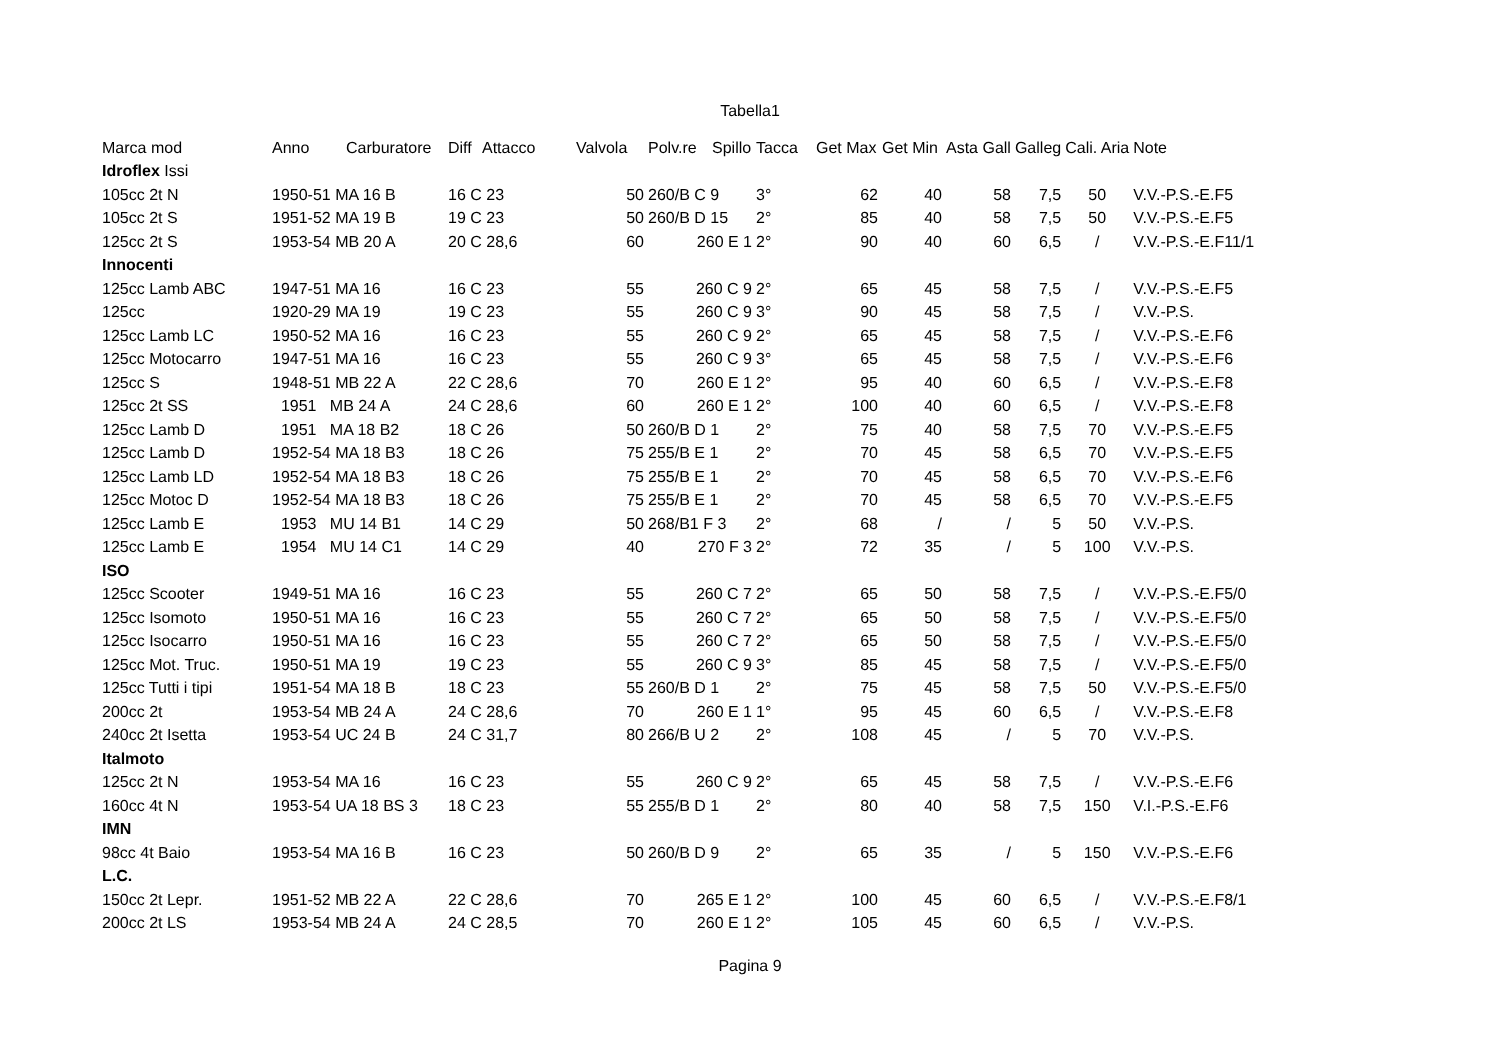Tabella1
| Marca mod | Anno | Carburatore | Diff | Attacco | Valvola | Polv.re | Spillo | Tacca | Get Max | Get Min | Asta Gall | Galleg | Cali. Aria | Note |
| --- | --- | --- | --- | --- | --- | --- | --- | --- | --- | --- | --- | --- | --- | --- |
| Idroflex Issi | | | | | | | | | | | | | | |
| 105cc 2t N | 1950-51 MA 16 B | | 16 C 23 | | 50 | 260/B C 9 | | 3° | 62 | 40 | 58 | 7,5 | 50 | V.V.-P.S.-E.F5 |
| 105cc 2t S | 1951-52 MA 19 B | | 19 C 23 | | 50 | 260/B D 15 | | 2° | 85 | 40 | 58 | 7,5 | 50 | V.V.-P.S.-E.F5 |
| 125cc 2t S | 1953-54 MB 20 A | | 20 C 28,6 | | 60 | 260 E 1 | | 2° | 90 | 40 | 60 | 6,5 | / | V.V.-P.S.-E.F11/1 |
| Innocenti | | | | | | | | | | | | | | |
| 125cc Lamb ABC | 1947-51 MA 16 | | 16 C 23 | | 55 | 260 C 9 | | 2° | 65 | 45 | 58 | 7,5 | / | V.V.-P.S.-E.F5 |
| 125cc | 1920-29 MA 19 | | 19 C 23 | | 55 | 260 C 9 | | 3° | 90 | 45 | 58 | 7,5 | / | V.V.-P.S. |
| 125cc Lamb LC | 1950-52 MA 16 | | 16 C 23 | | 55 | 260 C 9 | | 2° | 65 | 45 | 58 | 7,5 | / | V.V.-P.S.-E.F6 |
| 125cc Motocarro | 1947-51 MA 16 | | 16 C 23 | | 55 | 260 C 9 | | 3° | 65 | 45 | 58 | 7,5 | / | V.V.-P.S.-E.F6 |
| 125cc S | 1948-51 MB 22 A | | 22 C 28,6 | | 70 | 260 E 1 | | 2° | 95 | 40 | 60 | 6,5 | / | V.V.-P.S.-E.F8 |
| 125cc 2t SS | 1951 MB 24 A | | 24 C 28,6 | | 60 | 260 E 1 | | 2° | 100 | 40 | 60 | 6,5 | / | V.V.-P.S.-E.F8 |
| 125cc Lamb D | 1951 MA 18 B2 | | 18 C 26 | | 50 | 260/B D 1 | | 2° | 75 | 40 | 58 | 7,5 | 70 | V.V.-P.S.-E.F5 |
| 125cc Lamb D | 1952-54 MA 18 B3 | | 18 C 26 | | 75 | 255/B E 1 | | 2° | 70 | 45 | 58 | 6,5 | 70 | V.V.-P.S.-E.F5 |
| 125cc Lamb LD | 1952-54 MA 18 B3 | | 18 C 26 | | 75 | 255/B E 1 | | 2° | 70 | 45 | 58 | 6,5 | 70 | V.V.-P.S.-E.F6 |
| 125cc Motoc D | 1952-54 MA 18 B3 | | 18 C 26 | | 75 | 255/B E 1 | | 2° | 70 | 45 | 58 | 6,5 | 70 | V.V.-P.S.-E.F5 |
| 125cc Lamb E | 1953 MU 14 B1 | | 14 C 29 | | 50 | 268/B1 F 3 | | 2° | 68 | / | / | 5 | 50 | V.V.-P.S. |
| 125cc Lamb E | 1954 MU 14 C1 | | 14 C 29 | | 40 | 270 F 3 | | 2° | 72 | 35 | / | 5 | 100 | V.V.-P.S. |
| ISO | | | | | | | | | | | | | | |
| 125cc Scooter | 1949-51 MA 16 | | 16 C 23 | | 55 | 260 C 7 | | 2° | 65 | 50 | 58 | 7,5 | / | V.V.-P.S.-E.F5/0 |
| 125cc Isomoto | 1950-51 MA 16 | | 16 C 23 | | 55 | 260 C 7 | | 2° | 65 | 50 | 58 | 7,5 | / | V.V.-P.S.-E.F5/0 |
| 125cc Isocarro | 1950-51 MA 16 | | 16 C 23 | | 55 | 260 C 7 | | 2° | 65 | 50 | 58 | 7,5 | / | V.V.-P.S.-E.F5/0 |
| 125cc Mot. Truc. | 1950-51 MA 19 | | 19 C 23 | | 55 | 260 C 9 | | 3° | 85 | 45 | 58 | 7,5 | / | V.V.-P.S.-E.F5/0 |
| 125cc Tutti i tipi | 1951-54 MA 18 B | | 18 C 23 | | 55 | 260/B D 1 | | 2° | 75 | 45 | 58 | 7,5 | 50 | V.V.-P.S.-E.F5/0 |
| 200cc 2t | 1953-54 MB 24 A | | 24 C 28,6 | | 70 | 260 E 1 | | 1° | 95 | 45 | 60 | 6,5 | / | V.V.-P.S.-E.F8 |
| 240cc 2t Isetta | 1953-54 UC 24 B | | 24 C 31,7 | | 80 | 266/B U 2 | | 2° | 108 | 45 | / | 5 | 70 | V.V.-P.S. |
| Italmoto | | | | | | | | | | | | | | |
| 125cc 2t N | 1953-54 MA 16 | | 16 C 23 | | 55 | 260 C 9 | | 2° | 65 | 45 | 58 | 7,5 | / | V.V.-P.S.-E.F6 |
| 160cc 4t N | 1953-54 UA 18 BS 3 | | 18 C 23 | | 55 | 255/B D 1 | | 2° | 80 | 40 | 58 | 7,5 | 150 | V.I.-P.S.-E.F6 |
| IMN | | | | | | | | | | | | | | |
| 98cc 4t Baio | 1953-54 MA 16 B | | 16 C 23 | | 50 | 260/B D 9 | | 2° | 65 | 35 | / | 5 | 150 | V.V.-P.S.-E.F6 |
| L.C. | | | | | | | | | | | | | | |
| 150cc 2t Lepr. | 1951-52 MB 22 A | | 22 C 28,6 | | 70 | 265 E 1 | | 2° | 100 | 45 | 60 | 6,5 | / | V.V.-P.S.-E.F8/1 |
| 200cc 2t LS | 1953-54 MB 24 A | | 24 C 28,5 | | 70 | 260 E 1 | | 2° | 105 | 45 | 60 | 6,5 | / | V.V.-P.S. |
Pagina 9